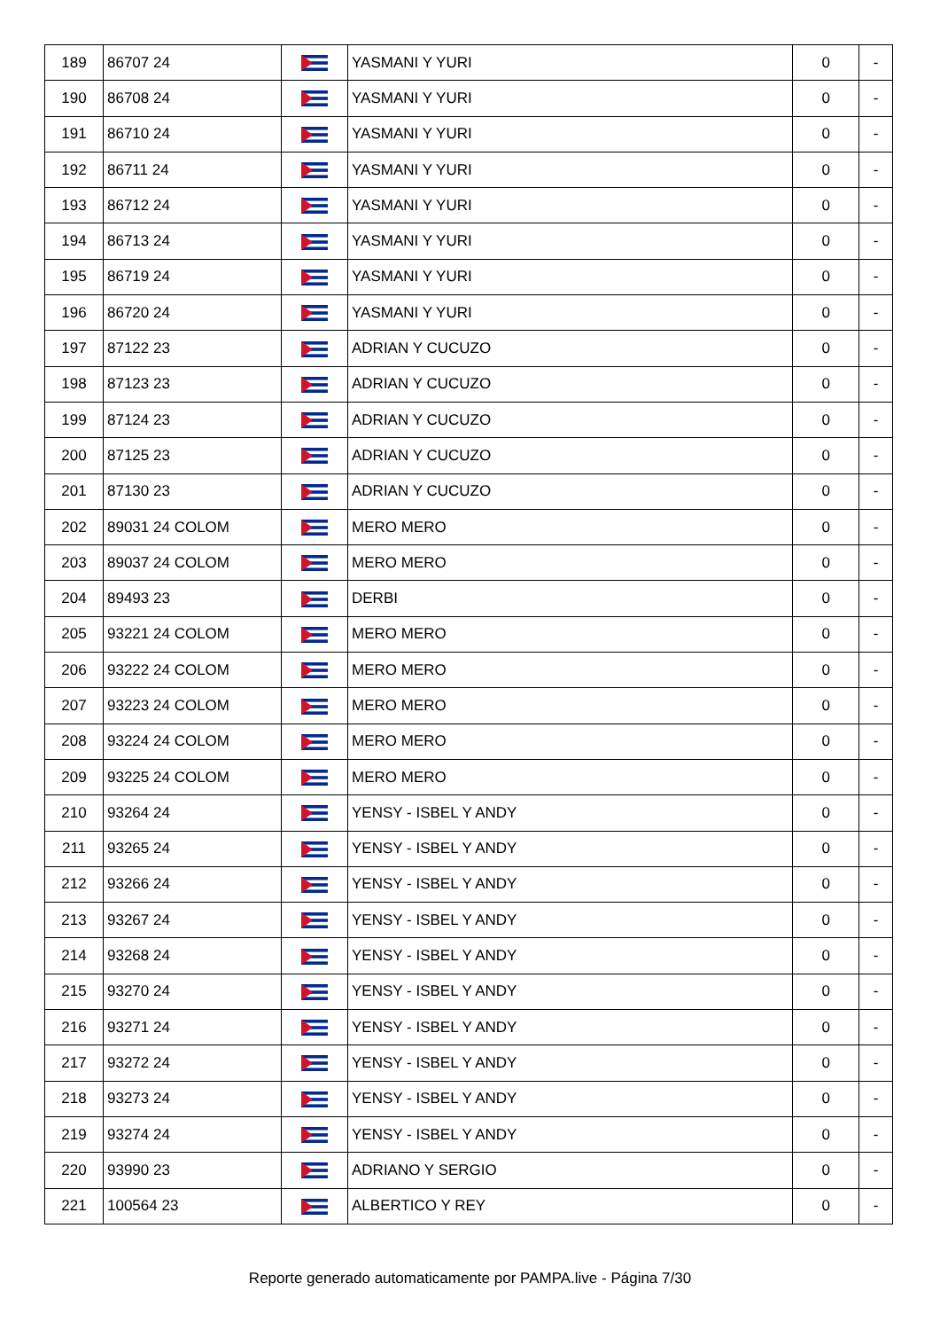| 189 | 86707 24 | | YASMANI Y YURI | 0 | - |
| 190 | 86708 24 | | YASMANI Y YURI | 0 | - |
| 191 | 86710 24 | | YASMANI Y YURI | 0 | - |
| 192 | 86711 24 | | YASMANI Y YURI | 0 | - |
| 193 | 86712 24 | | YASMANI Y YURI | 0 | - |
| 194 | 86713 24 | | YASMANI Y YURI | 0 | - |
| 195 | 86719 24 | | YASMANI Y YURI | 0 | - |
| 196 | 86720 24 | | YASMANI Y YURI | 0 | - |
| 197 | 87122 23 | | ADRIAN Y CUCUZO | 0 | - |
| 198 | 87123 23 | | ADRIAN Y CUCUZO | 0 | - |
| 199 | 87124 23 | | ADRIAN Y CUCUZO | 0 | - |
| 200 | 87125 23 | | ADRIAN Y CUCUZO | 0 | - |
| 201 | 87130 23 | | ADRIAN Y CUCUZO | 0 | - |
| 202 | 89031 24 COLOM | | MERO MERO | 0 | - |
| 203 | 89037 24 COLOM | | MERO MERO | 0 | - |
| 204 | 89493 23 | | DERBI | 0 | - |
| 205 | 93221 24 COLOM | | MERO MERO | 0 | - |
| 206 | 93222 24 COLOM | | MERO MERO | 0 | - |
| 207 | 93223 24 COLOM | | MERO MERO | 0 | - |
| 208 | 93224 24 COLOM | | MERO MERO | 0 | - |
| 209 | 93225 24 COLOM | | MERO MERO | 0 | - |
| 210 | 93264 24 | | YENSY - ISBEL Y ANDY | 0 | - |
| 211 | 93265 24 | | YENSY - ISBEL Y ANDY | 0 | - |
| 212 | 93266 24 | | YENSY - ISBEL Y ANDY | 0 | - |
| 213 | 93267 24 | | YENSY - ISBEL Y ANDY | 0 | - |
| 214 | 93268 24 | | YENSY - ISBEL Y ANDY | 0 | - |
| 215 | 93270 24 | | YENSY - ISBEL Y ANDY | 0 | - |
| 216 | 93271 24 | | YENSY - ISBEL Y ANDY | 0 | - |
| 217 | 93272 24 | | YENSY - ISBEL Y ANDY | 0 | - |
| 218 | 93273 24 | | YENSY - ISBEL Y ANDY | 0 | - |
| 219 | 93274 24 | | YENSY - ISBEL Y ANDY | 0 | - |
| 220 | 93990 23 | | ADRIANO Y SERGIO | 0 | - |
| 221 | 100564 23 | | ALBERTICO Y REY | 0 | - |
Reporte generado automaticamente por PAMPA.live - Página 7/30